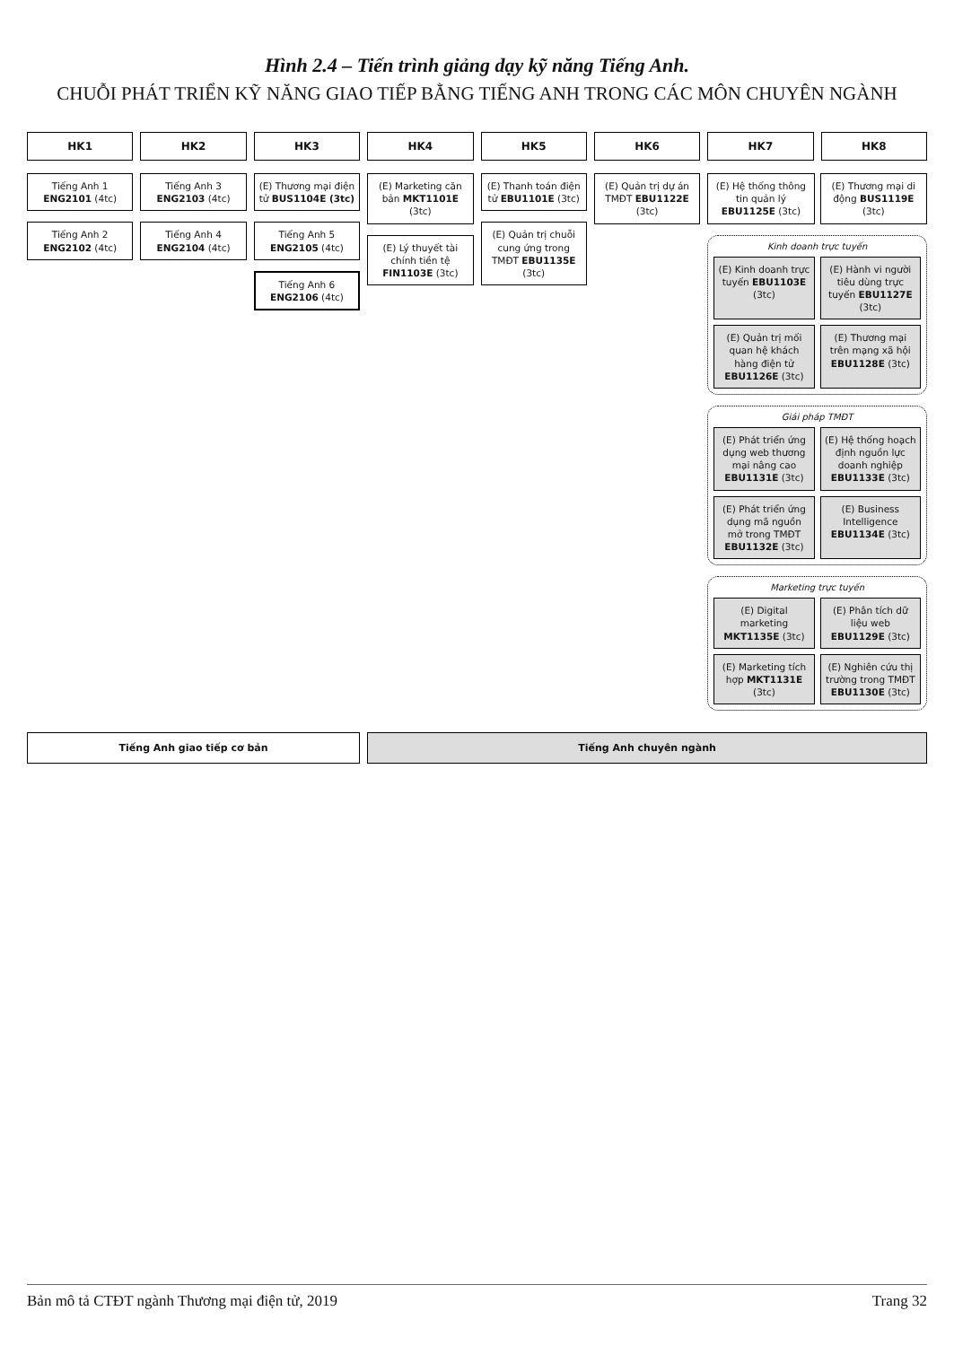Hình 2.4 – Tiến trình giảng dạy kỹ năng Tiếng Anh.
CHUỖI PHÁT TRIỂN KỸ NĂNG GIAO TIẾP BẰNG TIẾNG ANH TRONG CÁC MÔN CHUYÊN NGÀNH
HK1
HK2
HK3
HK4
HK5
HK6
HK7
HK8
Tiếng Anh 1 ENG2101 (4tc)
Tiếng Anh 2 ENG2102 (4tc)
Tiếng Anh 3 ENG2103 (4tc)
Tiếng Anh 4 ENG2104 (4tc)
(E) Thương mại điện tử BUS1104E (3tc)
Tiếng Anh 5 ENG2105 (4tc)
Tiếng Anh 6 ENG2106 (4tc)
(E) Marketing căn bản MKT1101E (3tc)
(E) Lý thuyết tài chính tiền tệ FIN1103E (3tc)
(E) Thanh toán điện tử EBU1101E (3tc)
(E) Quản trị chuỗi cung ứng trong TMĐT EBU1135E (3tc)
(E) Quản trị dự án TMĐT EBU1122E (3tc)
(E) Hệ thống thông tin quản lý EBU1125E (3tc)
(E) Thương mại di động BUS1119E (3tc)
Kinh doanh trực tuyến
(E) Kinh doanh trực tuyến EBU1103E (3tc)
(E) Hành vi người tiêu dùng trực tuyến EBU1127E (3tc)
(E) Quản trị mối quan hệ khách hàng điện tử EBU1126E (3tc)
(E) Thương mại trên mạng xã hội EBU1128E (3tc)
Giải pháp TMĐT
(E) Phát triển ứng dụng web thương mại nâng cao EBU1131E (3tc)
(E) Hệ thống hoạch định nguồn lực doanh nghiệp EBU1133E (3tc)
(E) Phát triển ứng dụng mã nguồn mở trong TMĐT EBU1132E (3tc)
(E) Business Intelligence EBU1134E (3tc)
Marketing trực tuyến
(E) Digital marketing MKT1135E (3tc)
(E) Phân tích dữ liệu web EBU1129E (3tc)
(E) Marketing tích hợp MKT1131E (3tc)
(E) Nghiên cứu thị trường trong TMĐT EBU1130E (3tc)
Tiếng Anh giao tiếp cơ bản
Tiếng Anh chuyên ngành
Bản mô tả CTĐT ngành Thương mại điện tử, 2019 Trang 32